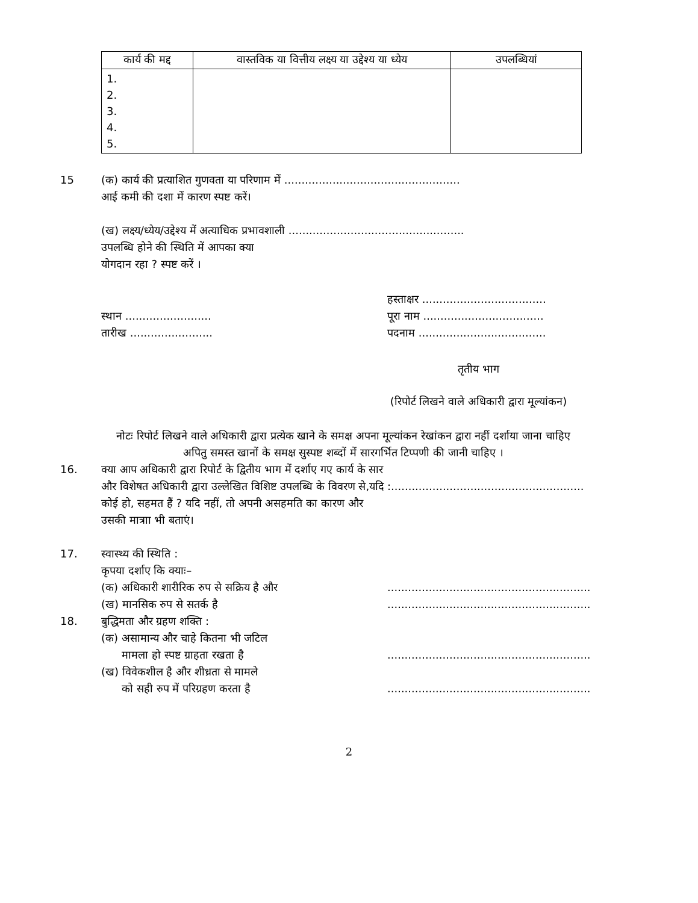| कार्य की मद्द | वास्तविक या वित्तीय लक्ष्य या उद्देश्य या ध्येय | उपलब्धियां |
| --- | --- | --- |
| 1. 2. 3. 4. 5. | | |
15 (क) कार्य की प्रत्याशित गुणवता या परिणाम में ...................................................
आई कमी की दशा में कारण स्पष्ट करें।
(ख) लक्ष्य/ध्येय/उद्देश्य में अत्याधिक प्रभावशाली ...................................................
उपलब्धि होने की स्थिति में आपका क्या
योगदान रहा ? स्पष्ट करें ।
स्थान .........................
तारीख ........................
हस्ताक्षर ....................................
पूरा नाम ...................................
पदनाम .....................................
तृतीय भाग
(रिपोर्ट लिखने वाले अधिकारी द्वारा मूल्यांकन)
नोटः रिपोर्ट लिखने वाले अधिकारी द्वारा प्रत्येक खाने के समक्ष अपना मूल्यांकन रेखांकन द्वारा नहीं दर्शाया जाना चाहिए अपितु समस्त खानों के समक्ष सुस्पष्ट शब्दों में सारगर्भित टिप्पणी की जानी चाहिए ।
16. क्या आप अधिकारी द्वारा रिपोर्ट के द्वितीय भाग में दर्शाए गए कार्य के सार और विशेषत अधिकारी द्वारा उल्लेखित विशिष्ट उपलब्धि के विवरण से,यदि कोई हो, सहमत हैं ? यदि नहीं, तो अपनी असहमति का कारण और उसकी मात्राा भी बताएं।
:........................................................
17. स्वास्थ्य की स्थिति :
कृपया दर्शाए कि क्याः–
(क) अधिकारी शारीरिक रुप से सक्रिय है और
(ख) मानसिक रुप से सतर्क है
...........................................................
...........................................................
18. बुद्धिमता और ग्रहण शक्ति :
(क) असामान्य और चाहे कितना भी जटिल
मामला हो स्पष्ट ग्राहता रखता है
(ख) विवेकशील है और शीध्रता से मामले
को सही रुप में परिग्रहण करता है
...........................................................
...........................................................
2